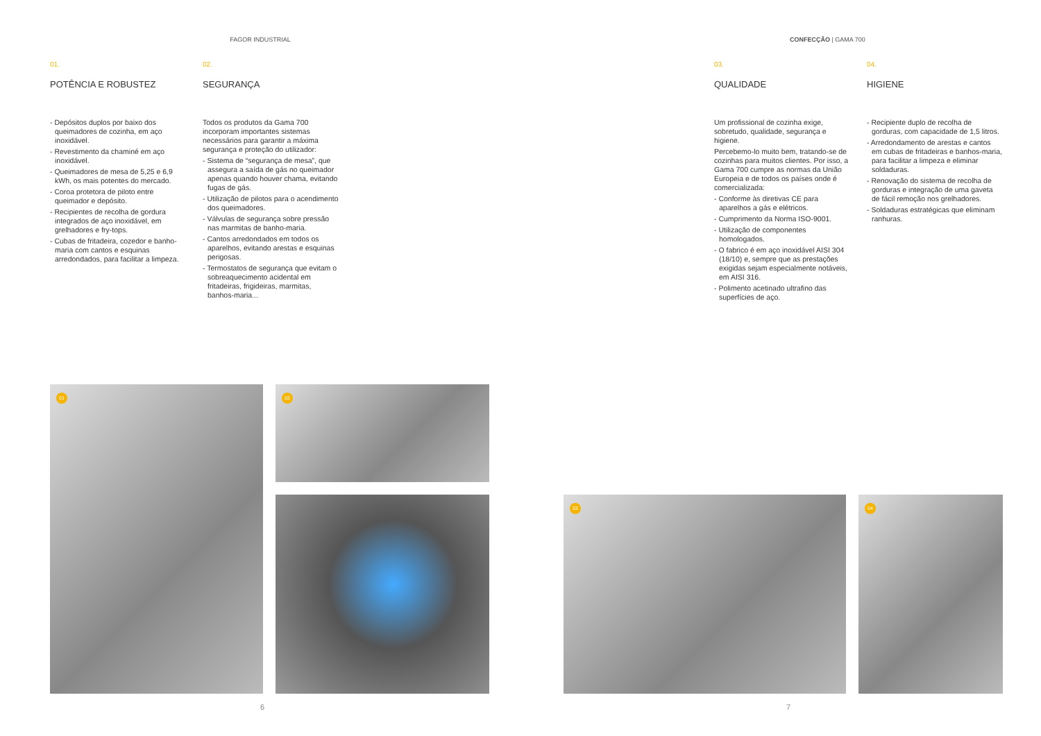FAGOR INDUSTRIAL
01.
POTÊNCIA E ROBUSTEZ
- Depósitos duplos por baixo dos queimadores de cozinha, em aço inoxidável.
- Revestimento da chaminé em aço inoxidável.
- Queimadores de mesa de 5,25 e 6,9 kWh, os mais potentes do mercado.
- Coroa protetora de piloto entre queimador e depósito.
- Recipientes de recolha de gordura integrados de aço inoxidável, em grelhadores e fry-tops.
- Cubas de fritadeira, cozedor e banho-maria com cantos e esquinas arredondados, para facilitar a limpeza.
02.
SEGURANÇA
Todos os produtos da Gama 700 incorporam importantes sistemas necessários para garantir a máxima segurança e proteção do utilizador:
- Sistema de “segurança de mesa”, que assegura a saída de gás no queimador apenas quando houver chama, evitando fugas de gás.
- Utilização de pilotos para o acendimento dos queimadores.
- Válvulas de segurança sobre pressão nas marmitas de banho-maria.
- Cantos arredondados em todos os aparelhos, evitando arestas e esquinas perigosas.
- Termostatos de segurança que evitam o sobreaquecimento acidental em fritadeiras, frigideiras, marmitas, banhos-maria...
01 02
6
CONFECÇÃO | GAMA 700
03.
QUALIDADE
Um profissional de cozinha exige, sobretudo, qualidade, segurança e higiene.
Percebemo-lo muito bem, tratando-se de cozinhas para muitos clientes. Por isso, a Gama 700 cumpre as normas da União Europeia e de todos os países onde é comercializada:
- Conforme às diretivas CE para aparelhos a gás e elétricos.
- Cumprimento da Norma ISO-9001.
- Utilização de componentes homologados.
- O fabrico é em aço inoxidável AISI 304 (18/10) e, sempre que as prestações exigidas sejam especialmente notáveis, em AISI 316.
- Polimento acetinado ultrafino das superfícies de aço.
04.
HIGIENE
- Recipiente duplo de recolha de gorduras, com capacidade de 1,5 litros.
- Arredondamento de arestas e cantos em cubas de fritadeiras e banhos-maria, para facilitar a limpeza e eliminar soldaduras.
- Renovação do sistema de recolha de gorduras e integração de uma gaveta de fácil remoção nos grelhadores.
- Soldaduras estratégicas que eliminam ranhuras.
03 04
7